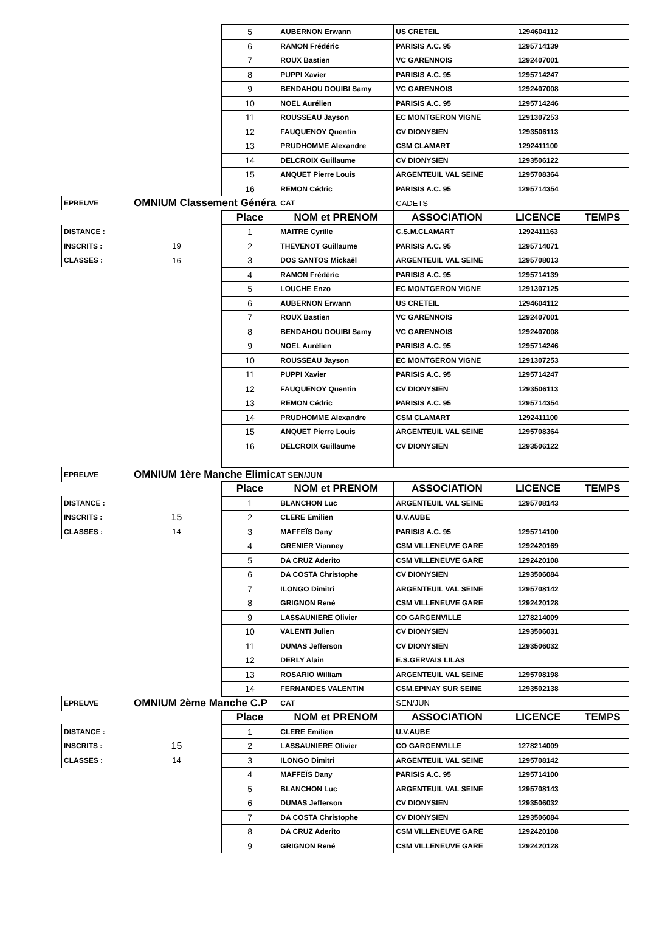| | | 5 | AUBERNON Erwann | US CRETEIL | 1294604112 | |
| | | 6 | RAMON Frédéric | PARISIS A.C. 95 | 1295714139 | |
| | | 7 | ROUX Bastien | VC GARENNOIS | 1292407001 | |
| | | 8 | PUPPI Xavier | PARISIS A.C. 95 | 1295714247 | |
| | | 9 | BENDAHOU DOUIBI Samy | VC GARENNOIS | 1292407008 | |
| | | 10 | NOEL Aurélien | PARISIS A.C. 95 | 1295714246 | |
| | | 11 | ROUSSEAU Jayson | EC MONTGERON VIGNE | 1291307253 | |
| | | 12 | FAUQUENOY Quentin | CV DIONYSIEN | 1293506113 | |
| | | 13 | PRUDHOMME Alexandre | CSM CLAMART | 1292411100 | |
| | | 14 | DELCROIX Guillaume | CV DIONYSIEN | 1293506122 | |
| | | 15 | ANQUET Pierre Louis | ARGENTEUIL VAL SEINE | 1295708364 | |
| | | 16 | REMON Cédric | PARISIS A.C. 95 | 1295714354 | |
| EPREUVE | OMNIUM Classement Généra | | CAT | CADETS | | |
| | | Place | NOM et PRENOM | ASSOCIATION | LICENCE | TEMPS |
| DISTANCE : | | 1 | MAITRE Cyrille | C.S.M.CLAMART | 1292411163 | |
| INSCRITS : | 19 | 2 | THEVENOT Guillaume | PARISIS A.C. 95 | 1295714071 | |
| CLASSES : | 16 | 3 | DOS SANTOS Mickaël | ARGENTEUIL VAL SEINE | 1295708013 | |
| | | 4 | RAMON Frédéric | PARISIS A.C. 95 | 1295714139 | |
| | | 5 | LOUCHE Enzo | EC MONTGERON VIGNE | 1291307125 | |
| | | 6 | AUBERNON Erwann | US CRETEIL | 1294604112 | |
| | | 7 | ROUX Bastien | VC GARENNOIS | 1292407001 | |
| | | 8 | BENDAHOU DOUIBI Samy | VC GARENNOIS | 1292407008 | |
| | | 9 | NOEL Aurélien | PARISIS A.C. 95 | 1295714246 | |
| | | 10 | ROUSSEAU Jayson | EC MONTGERON VIGNE | 1291307253 | |
| | | 11 | PUPPI Xavier | PARISIS A.C. 95 | 1295714247 | |
| | | 12 | FAUQUENOY Quentin | CV DIONYSIEN | 1293506113 | |
| | | 13 | REMON Cédric | PARISIS A.C. 95 | 1295714354 | |
| | | 14 | PRUDHOMME Alexandre | CSM CLAMART | 1292411100 | |
| | | 15 | ANQUET Pierre Louis | ARGENTEUIL VAL SEINE | 1295708364 | |
| | | 16 | DELCROIX Guillaume | CV DIONYSIEN | 1293506122 | |
| EPREUVE | OMNIUM 1ère Manche Elimi CAT SEN/JUN | | | | | |
| | | Place | NOM et PRENOM | ASSOCIATION | LICENCE | TEMPS |
| DISTANCE : | | 1 | BLANCHON Luc | ARGENTEUIL VAL SEINE | 1295708143 | |
| INSCRITS : | 15 | 2 | CLERE Emilien | U.V.AUBE | | |
| CLASSES : | 14 | 3 | MAFFEÏS Dany | PARISIS A.C. 95 | 1295714100 | |
| | | 4 | GRENIER Vianney | CSM VILLENEUVE GARE | 1292420169 | |
| | | 5 | DA CRUZ Aderito | CSM VILLENEUVE GARE | 1292420108 | |
| | | 6 | DA COSTA Christophe | CV DIONYSIEN | 1293506084 | |
| | | 7 | ILONGO Dimitri | ARGENTEUIL VAL SEINE | 1295708142 | |
| | | 8 | GRIGNON René | CSM VILLENEUVE GARE | 1292420128 | |
| | | 9 | LASSAUNIERE Olivier | CO GARGENVILLE | 1278214009 | |
| | | 10 | VALENTI Julien | CV DIONYSIEN | 1293506031 | |
| | | 11 | DUMAS Jefferson | CV DIONYSIEN | 1293506032 | |
| | | 12 | DERLY Alain | E.S.GERVAIS LILAS | | |
| | | 13 | ROSARIO William | ARGENTEUIL VAL SEINE | 1295708198 | |
| | | 14 | FERNANDES VALENTIN | CSM.EPINAY SUR SEINE | 1293502138 | |
| EPREUVE | OMNIUM 2ème Manche C.P | | CAT | SEN/JUN | | |
| | | Place | NOM et PRENOM | ASSOCIATION | LICENCE | TEMPS |
| DISTANCE : | | 1 | CLERE Emilien | U.V.AUBE | | |
| INSCRITS : | 15 | 2 | LASSAUNIERE Olivier | CO GARGENVILLE | 1278214009 | |
| CLASSES : | 14 | 3 | ILONGO Dimitri | ARGENTEUIL VAL SEINE | 1295708142 | |
| | | 4 | MAFFEÏS Dany | PARISIS A.C. 95 | 1295714100 | |
| | | 5 | BLANCHON Luc | ARGENTEUIL VAL SEINE | 1295708143 | |
| | | 6 | DUMAS Jefferson | CV DIONYSIEN | 1293506032 | |
| | | 7 | DA COSTA Christophe | CV DIONYSIEN | 1293506084 | |
| | | 8 | DA CRUZ Aderito | CSM VILLENEUVE GARE | 1292420108 | |
| | | 9 | GRIGNON René | CSM VILLENEUVE GARE | 1292420128 | |